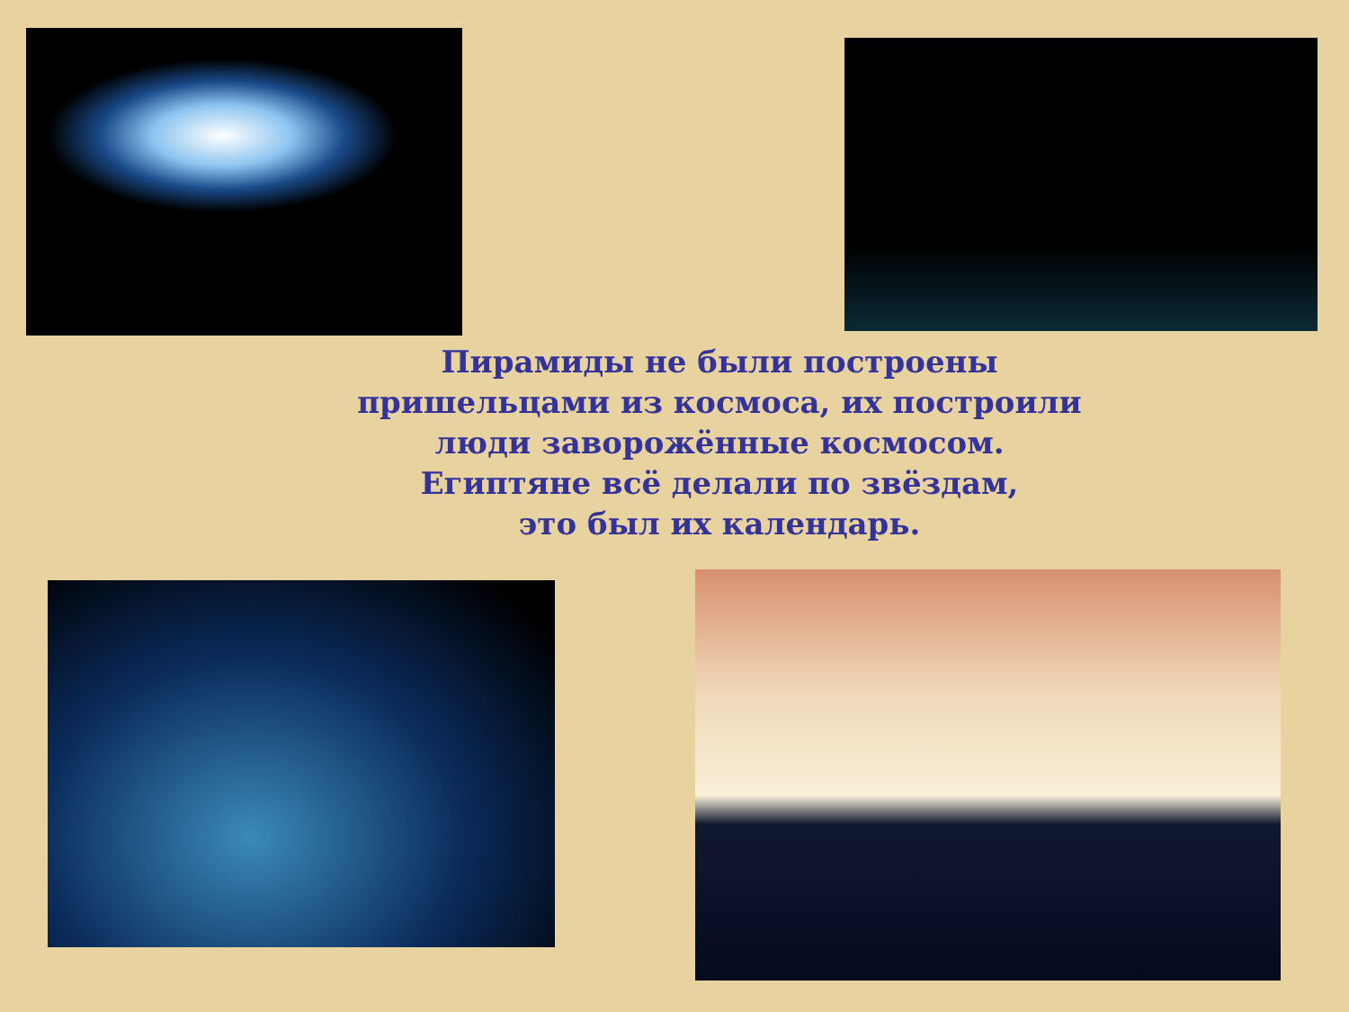Пирамиды не были построены
пришельцами из космоса, их построили
люди заворожённые космосом.
Египтяне всё делали по звёздам,
это был их календарь.